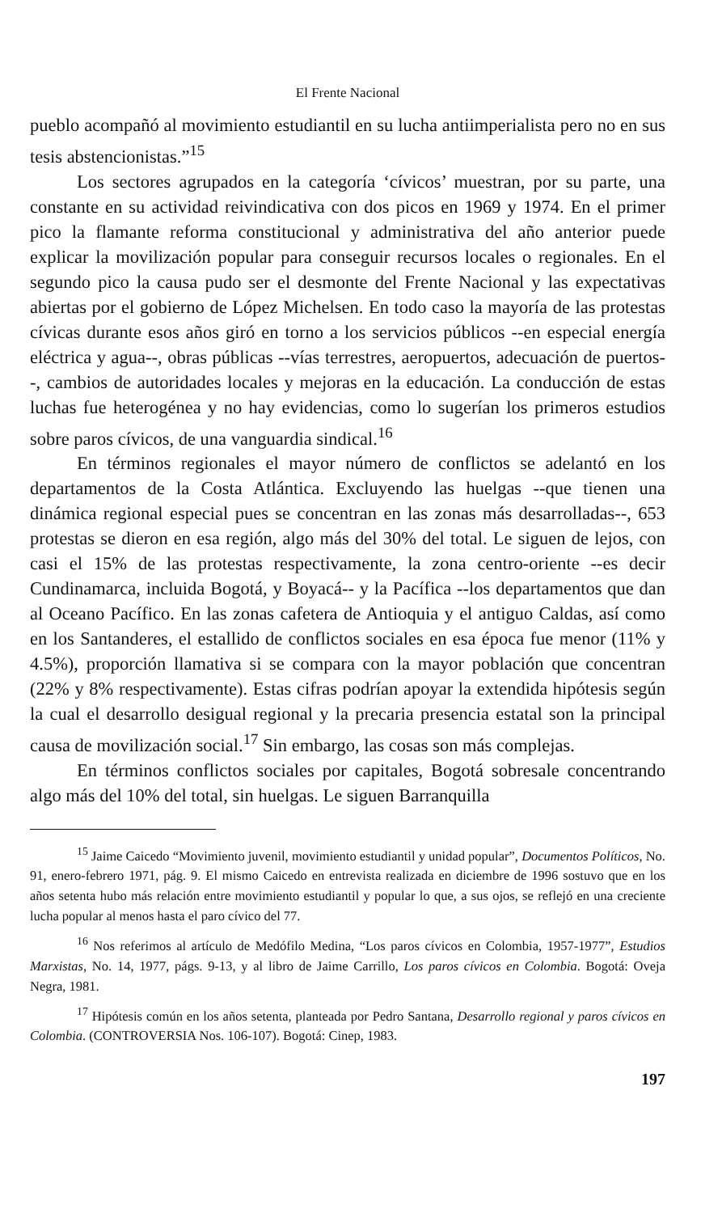El Frente Nacional
pueblo acompañó al movimiento estudiantil en su lucha antiimperialista pero no en sus tesis abstencionistas.”<sup>15</sup>
Los sectores agrupados en la categoría ‘cívicos’ muestran, por su parte, una constante en su actividad reivindicativa con dos picos en 1969 y 1974. En el primer pico la flamante reforma constitucional y administrativa del año anterior puede explicar la movilización popular para conseguir recursos locales o regionales. En el segundo pico la causa pudo ser el desmonte del Frente Nacional y las expectativas abiertas por el gobierno de López Michelsen. En todo caso la mayoría de las protestas cívicas durante esos años giró en torno a los servicios públicos --en especial energía eléctrica y agua--, obras públicas --vías terrestres, aeropuertos, adecuación de puertos--, cambios de autoridades locales y mejoras en la educación. La conducción de estas luchas fue heterogénea y no hay evidencias, como lo sugerían los primeros estudios sobre paros cívicos, de una vanguardia sindical.<sup>16</sup>
En términos regionales el mayor número de conflictos se adelantó en los departamentos de la Costa Atlántica. Excluyendo las huelgas --que tienen una dinámica regional especial pues se concentran en las zonas más desarrolladas--, 653 protestas se dieron en esa región, algo más del 30% del total. Le siguen de lejos, con casi el 15% de las protestas respectivamente, la zona centro-oriente --es decir Cundinamarca, incluida Bogotá, y Boyacá-- y la Pacífica --los departamentos que dan al Oceano Pacífico. En las zonas cafetera de Antioquia y el antiguo Caldas, así como en los Santanderes, el estallido de conflictos sociales en esa época fue menor (11% y 4.5%), proporción llamativa si se compara con la mayor población que concentran (22% y 8% respectivamente). Estas cifras podrían apoyar la extendida hipótesis según la cual el desarrollo desigual regional y la precaria presencia estatal son la principal causa de movilización social.<sup>17</sup> Sin embargo, las cosas son más complejas.
En términos conflictos sociales por capitales, Bogotá sobresale concentrando algo más del 10% del total, sin huelgas. Le siguen Barranquilla
<sup>15</sup> Jaime Caicedo “Movimiento juvenil, movimiento estudiantil y unidad popular”, Documentos Políticos, No. 91, enero-febrero 1971, pág. 9. El mismo Caicedo en entrevista realizada en diciembre de 1996 sostuvo que en los años setenta hubo más relación entre movimiento estudiantil y popular lo que, a sus ojos, se reflejó en una creciente lucha popular al menos hasta el paro cívico del 77.
<sup>16</sup> Nos referimos al artículo de Medófilo Medina, “Los paros cívicos en Colombia, 1957-1977”, Estudios Marxistas, No. 14, 1977, págs. 9-13, y al libro de Jaime Carrillo, Los paros cívicos en Colombia. Bogotá: Oveja Negra, 1981.
<sup>17</sup> Hipótesis común en los años setenta, planteada por Pedro Santana, Desarrollo regional y paros cívicos en Colombia. (CONTROVERSIA Nos. 106-107). Bogotá: Cinep, 1983.
197